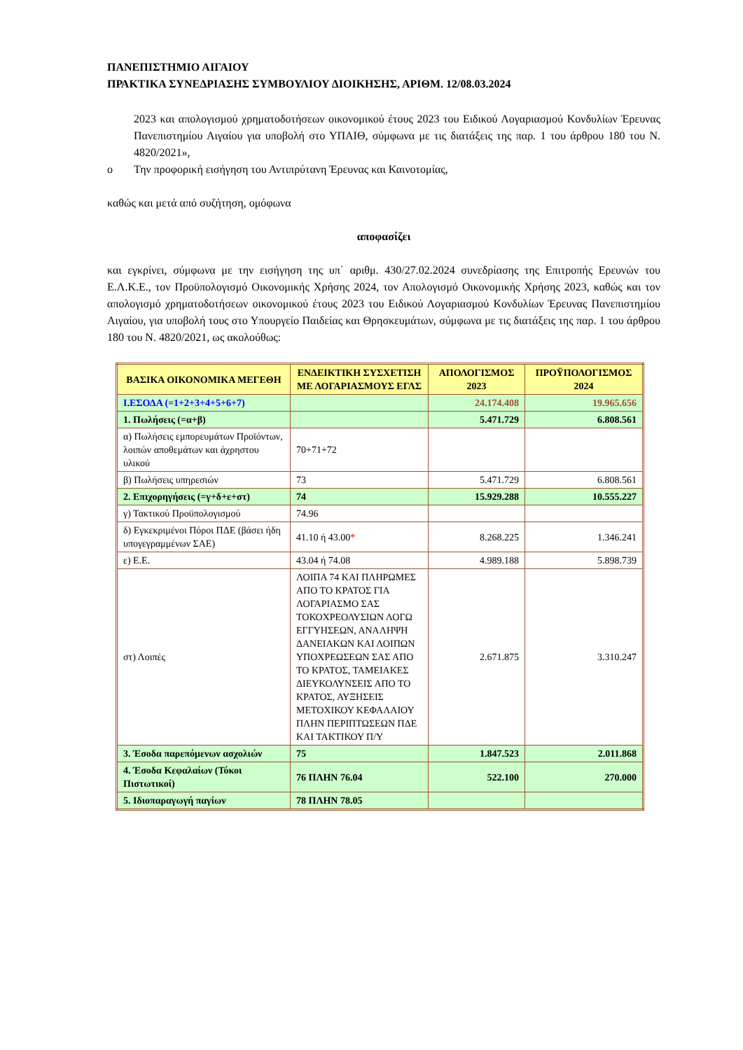ΠΑΝΕΠΙΣΤΗΜΙΟ ΑΙΓΑΙΟΥ
ΠΡΑΚΤΙΚΑ ΣΥΝΕΔΡΙΑΣΗΣ ΣΥΜΒΟΥΛΙΟΥ ΔΙΟΙΚΗΣΗΣ, ΑΡΙΘΜ. 12/08.03.2024
2023 και απολογισμού χρηματοδοτήσεων οικονομικού έτους 2023 του Ειδικού Λογαριασμού Κονδυλίων Έρευνας Πανεπιστημίου Αιγαίου για υποβολή στο ΥΠΑΙΘ, σύμφωνα με τις διατάξεις της παρ. 1 του άρθρου 180 του Ν. 4820/2021»,
o Την προφορική εισήγηση του Αντιπρύτανη Έρευνας και Καινοτομίας,
καθώς και μετά από συζήτηση, ομόφωνα
αποφασίζει
και εγκρίνει, σύμφωνα με την εισήγηση της υπ΄ αριθμ. 430/27.02.2024 συνεδρίασης της Επιτροπής Ερευνών του Ε.Λ.Κ.Ε., τον Προϋπολογισμό Οικονομικής Χρήσης 2024, τον Απολογισμό Οικονομικής Χρήσης 2023, καθώς και τον απολογισμό χρηματοδοτήσεων οικονομικού έτους 2023 του Ειδικού Λογαριασμού Κονδυλίων Έρευνας Πανεπιστημίου Αιγαίου, για υποβολή τους στο Υπουργείο Παιδείας και Θρησκευμάτων, σύμφωνα με τις διατάξεις της παρ. 1 του άρθρου 180 του Ν. 4820/2021, ως ακολούθως:
| ΒΑΣΙΚΑ ΟΙΚΟΝΟΜΙΚΑ ΜΕΓΕΘΗ | ΕΝΔΕΙΚΤΙΚΗ ΣΥΣΧΕΤΙΣΗ ΜΕ ΛΟΓΑΡΙΑΣΜΟΥΣ ΕΓΛΣ | ΑΠΟΛΟΓΙΣΜΟΣ 2023 | ΠΡΟΫΠΟΛΟΓΙΣΜΟΣ 2024 |
| --- | --- | --- | --- |
| Ι.ΕΣΟΔΑ (=1+2+3+4+5+6+7) | | 24.174.408 | 19.965.656 |
| 1. Πωλήσεις (=α+β) | | 5.471.729 | 6.808.561 |
| α) Πωλήσεις εμπορευμάτων Προϊόντων, λοιπών αποθεμάτων και άχρηστου υλικού | 70+71+72 | | |
| β) Πωλήσεις υπηρεσιών | 73 | 5.471.729 | 6.808.561 |
| 2. Επιχορηγήσεις (=γ+δ+ε+στ) | 74 | 15.929.288 | 10.555.227 |
| γ) Τακτικού Προϋπολογισμού | 74.96 | | |
| δ) Εγκεκριμένοι Πόροι ΠΔΕ (βάσει ήδη υπογεγραμμένων ΣΑΕ) | 41.10 ή 43.00 * | 8.268.225 | 1.346.241 |
| ε) Ε.Ε. | 43.04 ή 74.08 | 4.989.188 | 5.898.739 |
| στ) Λοιπές | ΛΟΙΠΑ 74 ΚΑΙ ΠΛΗΡΩΜΕΣ ΑΠΟ ΤΟ ΚΡΑΤΟΣ ΓΙΑ ΛΟΓΑΡΙΑΣΜΟ ΣΑΣ ΤΟΚΟΧΡΕΟΛΥΣΙΩΝ ΛΟΓΩ ΕΓΓΥΗΣΕΩΝ, ΑΝΑΛΗΨΗ ΔΑΝΕΙΑΚΩΝ ΚΑΙ ΛΟΙΠΩΝ ΥΠΟΧΡΕΩΣΕΩΝ ΣΑΣ ΑΠΟ ΤΟ ΚΡΑΤΟΣ, ΤΑΜΕΙΑΚΕΣ ΔΙΕΥΚΟΛΥΝΣΕΙΣ ΑΠΟ ΤΟ ΚΡΑΤΟΣ, ΑΥΞΗΣΕΙΣ ΜΕΤΟΧΙΚΟΥ ΚΕΦΑΛΑΙΟΥ ΠΛΗΝ ΠΕΡΙΠΤΩΣΕΩΝ ΠΔΕ ΚΑΙ ΤΑΚΤΙΚΟΥ Π/Υ | 2.671.875 | 3.310.247 |
| 3. Έσοδα παρεπόμενων ασχολιών | 75 | 1.847.523 | 2.011.868 |
| 4. Έσοδα Κεφαλαίων (Τόκοι Πιστωτικοί) | 76 ΠΛΗΝ 76.04 | 522.100 | 270.000 |
| 5. Ιδιοπαραγωγή παγίων | 78 ΠΛΗΝ 78.05 | | |